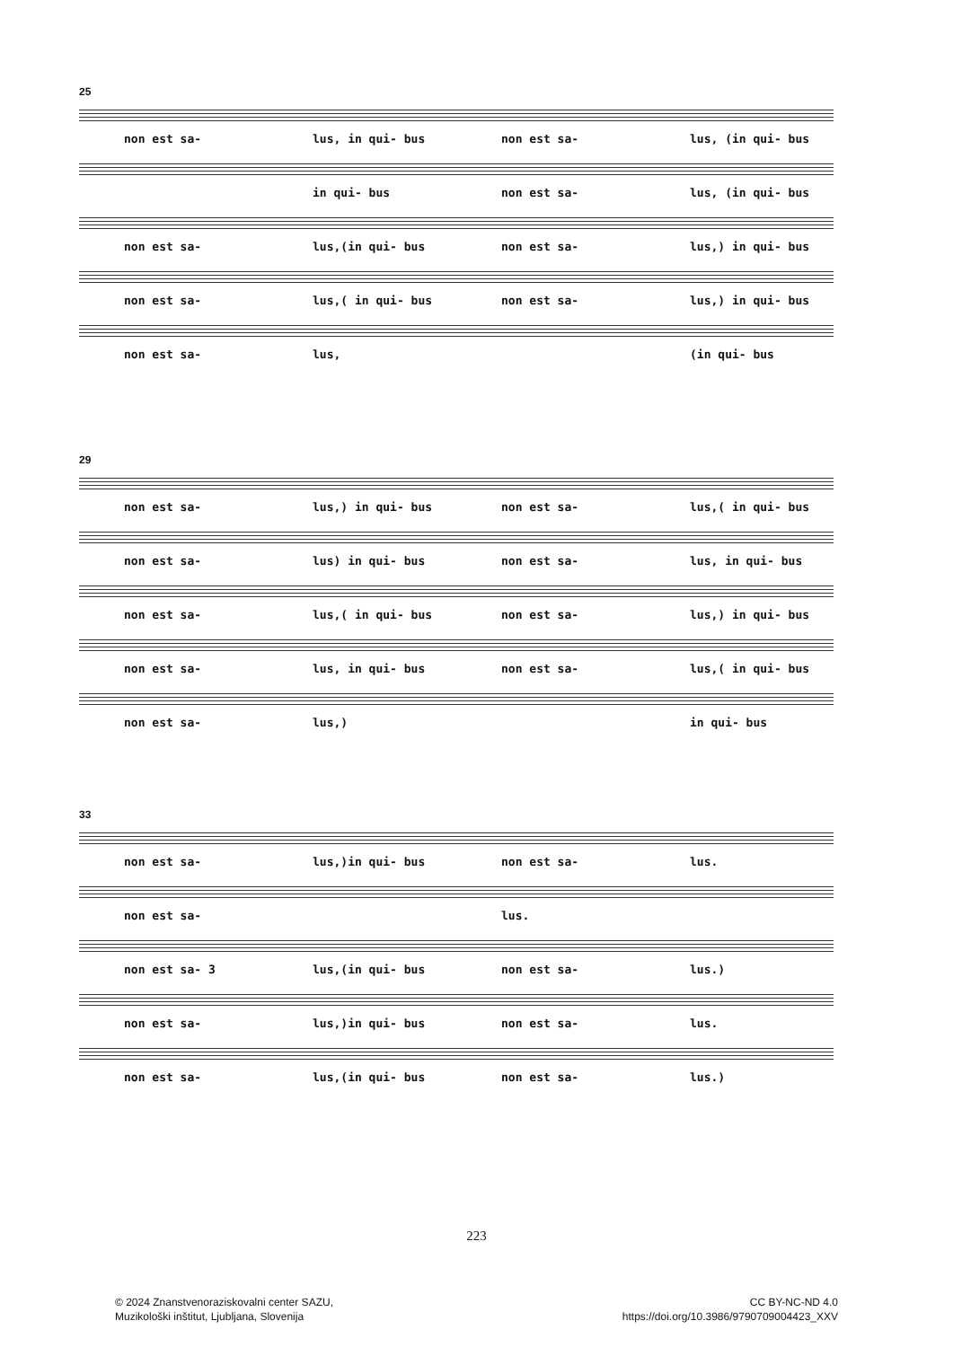25
non est sa- lus, in qui- bus non est sa- lus, (in qui- bus
in qui- bus non est sa- lus, (in qui- bus
non est sa- lus,(in qui- bus non est sa- lus,) in qui- bus
non est sa- lus,( in qui- bus non est sa- lus,) in qui- bus
non est sa- lus, (in qui- bus
29
non est sa- lus,) in qui- bus non est sa- lus,( in qui- bus
non est sa- lus) in qui- bus non est sa- lus, in qui- bus
non est sa- lus,( in qui- bus non est sa- lus,) in qui- bus
non est sa- lus, in qui- bus non est sa- lus,( in qui- bus
non est sa- lus,) in qui- bus
33
non est sa- lus,)in qui- bus non est sa- lus.
non est sa- lus.
non est sa- 3 lus,(in qui- bus non est sa- lus.)
non est sa- lus,)in qui- bus non est sa- lus.
non est sa- lus,(in qui- bus non est sa- lus.)
223
© 2024 Znanstvenoraziskovalni center SAZU,
Muzikološki inštitut, Ljubljana, Slovenija
CC BY-NC-ND 4.0
https://doi.org/10.3986/9790709004423_XXV